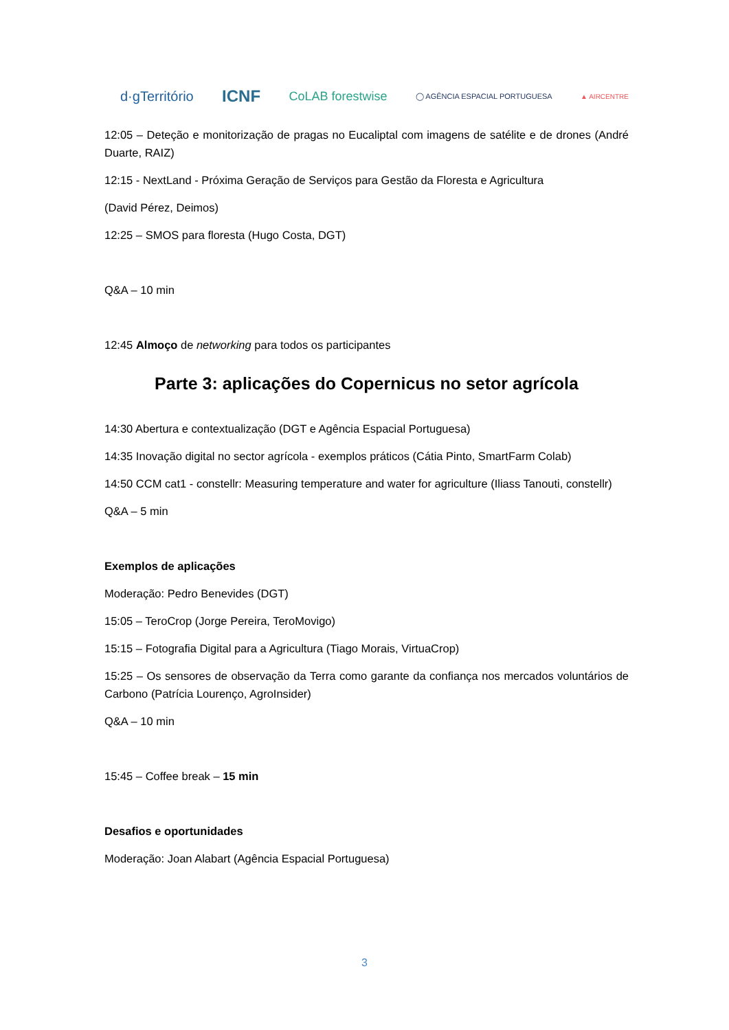d·gTerritório ICNF CoLAB forestwise ◯ AGÊNCIA ESPACIAL PORTUGUESA ▲ AIRCENTRE
12:05 – Deteção e monitorização de pragas no Eucaliptal com imagens de satélite e de drones (André Duarte, RAIZ)
12:15 - NextLand - Próxima Geração de Serviços para Gestão da Floresta e Agricultura
(David Pérez, Deimos)
12:25 – SMOS para floresta (Hugo Costa, DGT)
Q&A – 10 min
12:45 Almoço de networking para todos os participantes
Parte 3: aplicações do Copernicus no setor agrícola
14:30 Abertura e contextualização (DGT e Agência Espacial Portuguesa)
14:35 Inovação digital no sector agrícola - exemplos práticos (Cátia Pinto, SmartFarm Colab)
14:50 CCM cat1 - constellr: Measuring temperature and water for agriculture (Iliass Tanouti, constellr)
Q&A – 5 min
Exemplos de aplicações
Moderação: Pedro Benevides (DGT)
15:05 – TeroCrop (Jorge Pereira, TeroMovigo)
15:15 – Fotografia Digital para a Agricultura (Tiago Morais, VirtuaCrop)
15:25 – Os sensores de observação da Terra como garante da confiança nos mercados voluntários de Carbono (Patrícia Lourenço, AgroInsider)
Q&A – 10 min
15:45 – Coffee break – 15 min
Desafios e oportunidades
Moderação: Joan Alabart (Agência Espacial Portuguesa)
3